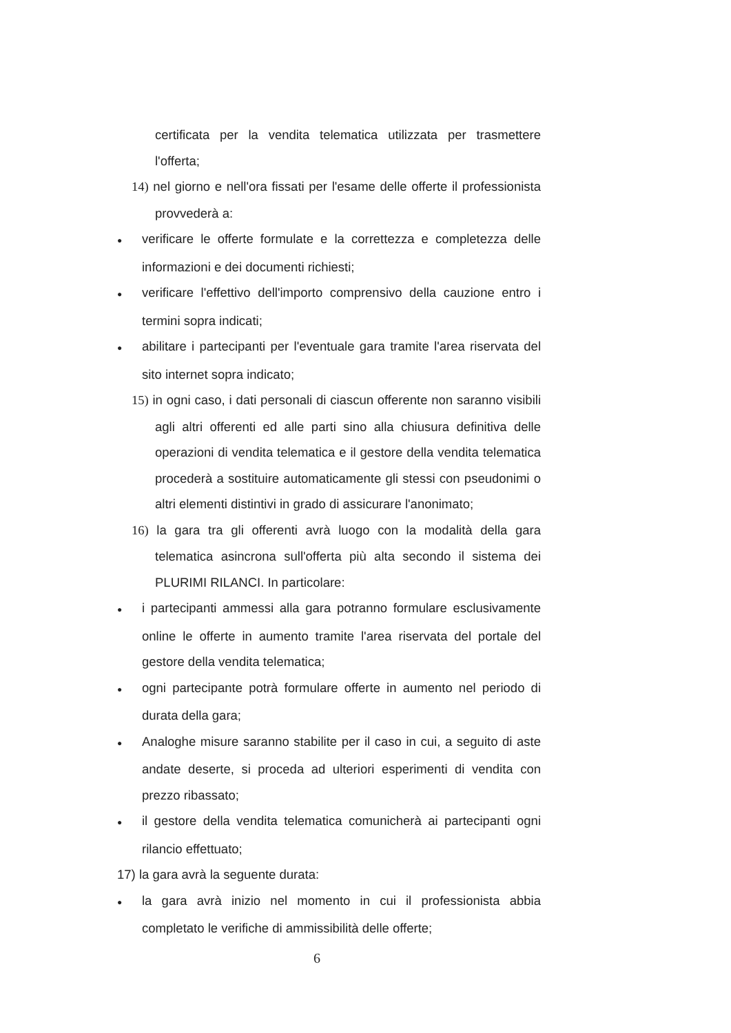certificata per la vendita telematica utilizzata per trasmettere l'offerta;
14) nel giorno e nell'ora fissati per l'esame delle offerte il professionista provvederà a:
● verificare le offerte formulate e la correttezza e completezza delle informazioni e dei documenti richiesti;
● verificare l'effettivo dell'importo comprensivo della cauzione entro i termini sopra indicati;
● abilitare i partecipanti per l'eventuale gara tramite l'area riservata del sito internet sopra indicato;
15) in ogni caso, i dati personali di ciascun offerente non saranno visibili agli altri offerenti ed alle parti sino alla chiusura definitiva delle operazioni di vendita telematica e il gestore della vendita telematica procederà a sostituire automaticamente gli stessi con pseudonimi o altri elementi distintivi in grado di assicurare l'anonimato;
16) la gara tra gli offerenti avrà luogo con la modalità della gara telematica asincrona sull'offerta più alta secondo il sistema dei PLURIMI RILANCI. In particolare:
● i partecipanti ammessi alla gara potranno formulare esclusivamente online le offerte in aumento tramite l'area riservata del portale del gestore della vendita telematica;
● ogni partecipante potrà formulare offerte in aumento nel periodo di durata della gara;
● Analoghe misure saranno stabilite per il caso in cui, a seguito di aste andate deserte, si proceda ad ulteriori esperimenti di vendita con prezzo ribassato;
● il gestore della vendita telematica comunicherà ai partecipanti ogni rilancio effettuato;
17) la gara avrà la seguente durata:
● la gara avrà inizio nel momento in cui il professionista abbia completato le verifiche di ammissibilità delle offerte;
6